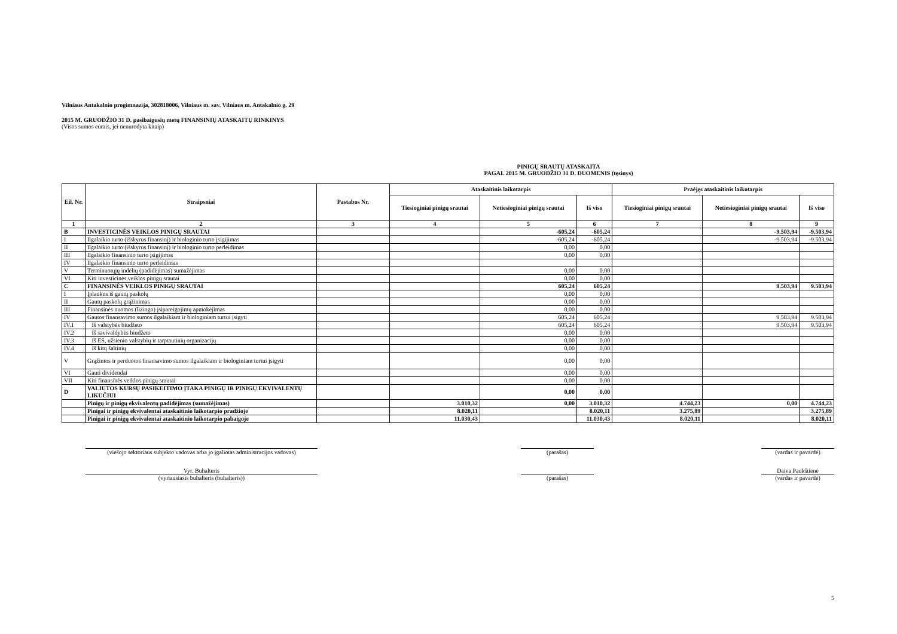Vilniaus Antakalnio progimnazija, 302818006, Vilniaus m. sav. Vilniaus m. Antakalnio g. 29
2015 M. GRUODŽIO 31 D. pasibaigusių metų FINANSINIŲ ATASKAITŲ RINKINYS
(Visos sumos eurais, jei nenurodyta kitaip)
PINIGŲ SRAUTŲ ATASKAITA
PAGAL 2015 M. GRUODŽIO 31 D. DUOMENIS (tęsinys)
| Eil. Nr. | Straipsniai | Pastabos Nr. | Ataskaitinis laikotarpis | | | Praėjęs ataskaitinis laikotarpis | | |
| --- | --- | --- | --- | --- | --- | --- | --- | --- |
| | | | Tiesioginiai pinigų srautai | Netiesioginiai pinigų srautai | Iš viso | Tiesioginiai pinigų srautai | Netiesioginiai pinigų srautai | Iš viso |
| 1 | 2 | 3 | 4 | 5 | 6 | 7 | 8 | 9 |
| B | INVESTICINĖS VEIKLOS PINIGŲ SRAUTAI | | | -605,24 | -605,24 | | -9.503,94 | -9.503,94 |
| I | Ilgalaikio turto (išskyrus finansinį) ir biologinio turto įsigijimas | | | -605,24 | -605,24 | | -9.503,94 | -9.503,94 |
| II | Ilgalaikio turto (išskyrus finansinį) ir biologinio turto perleidimas | | | 0,00 | 0,00 | | | |
| III | Ilgalaikio finansinio turto įsigijimas | | | 0,00 | 0,00 | | | |
| IV | Ilgalaikio finansinio turto perleidimas | | | | | | | |
| V | Terminuotųjų indėlių (padidėjimas) sumažėjimas | | | 0,00 | 0,00 | | | |
| VI | Kiti investicinės veiklos pinigų srautai | | | 0,00 | 0,00 | | | |
| C | FINANSINĖS VEIKLOS PINIGŲ SRAUTAI | | | 605,24 | 605,24 | | 9.503,94 | 9.503,94 |
| I | Įplaukos iš gautų paskolų | | | 0,00 | 0,00 | | | |
| II | Gautų paskolų grąžinimas | | | 0,00 | 0,00 | | | |
| III | Finansinės nuomos (lizingo) įsipareigojimų apmokėjimas | | | 0,00 | 0,00 | | | |
| IV | Gautos finansavimo sumos ilgalaikiam ir biologiniam turtui įsigyti | | | 605,24 | 605,24 | | 9.503,94 | 9.503,94 |
| IV.1 | Iš valstybės biudžeto | | | 605,24 | 605,24 | | 9.503,94 | 9.503,94 |
| IV.2 | Iš savivaldybės biudžeto | | | 0,00 | 0,00 | | | |
| IV.3 | Iš ES, užsienio valstybių ir tarptautinių organizacijų | | | 0,00 | 0,00 | | | |
| IV.4 | Iš kitų šaltinių | | | 0,00 | 0,00 | | | |
| V | Grąžintos ir perduotos finansavimo sumos ilgalaikiam ir biologiniam turtui įsigyti | | | 0,00 | 0,00 | | | |
| VI | Gauti dividendai | | | 0,00 | 0,00 | | | |
| VII | Kiti finansinės veiklos pinigų srautai | | | 0,00 | 0,00 | | | |
| D | VALIUTOS KURSŲ PASIKEITIMO ĮTAKA PINIGŲ IR PINIGŲ EKVIVALENTŲ LIKUČIUI | | | 0,00 | 0,00 | | | |
| | Pinigų ir pinigų ekvivalentų padidėjimas (sumažėjimas) | | 3.010,32 | 0,00 | 3.010,32 | 4.744,23 | 0,00 | 4.744,23 |
| | Pinigai ir pinigų ekvivalentai ataskaitinio laikotarpio pradžioje | | 8.020,11 | | 8.020,11 | 3.275,89 | | 3.275,89 |
| | Pinigai ir pinigų ekvivalentai ataskaitinio laikotarpio pabaigoje | | 11.030,43 | | 11.030,43 | 8.020,11 | | 8.020,11 |
(viešojo sektoriaus subjekto vadovas arba jo įgaliotas administracijos vadovas)
(parašas) (vardas ir pavardė)
Vyr. Buhalteris Daiva Paukštienė
(vyriausiasis buhalteris (buhalteris)) (parašas) (vardas ir pavardė)
5